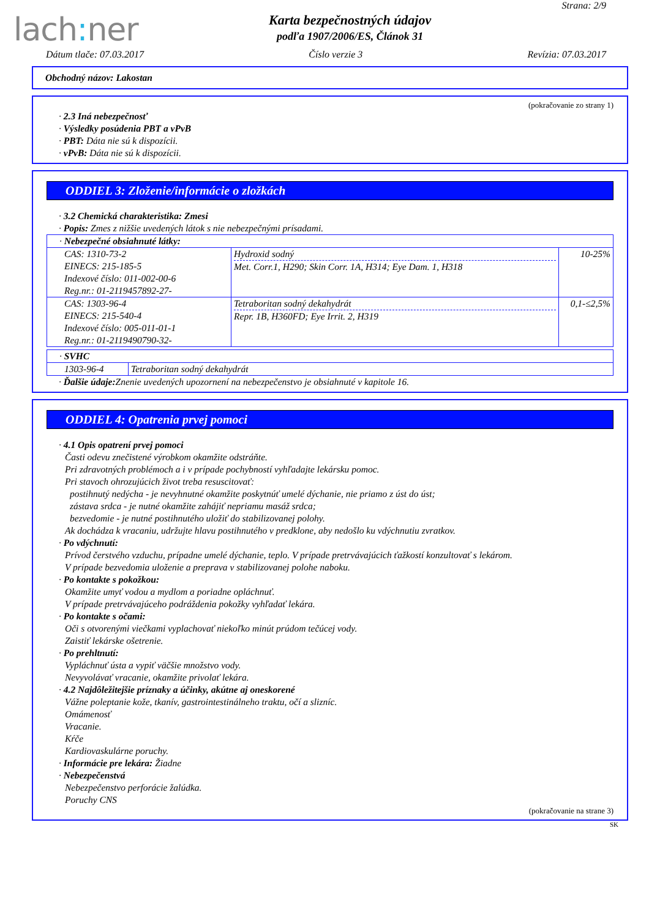lach: ner
Karta bezpečnostných údajov
podľa 1907/2006/ES, Článok 31
Strana: 2/9
Dátum tlače: 07.03.2017 Číslo verzie 3 Revízia: 07.03.2017
Obchodný názov: Lakostan
(pokračovanie zo strany 1)
· 2.3 Iná nebezpečnosť
· Výsledky posúdenia PBT a vPvB
· PBT: Dáta nie sú k dispozícii.
· vPvB: Dáta nie sú k dispozícii.
ODDIEL 3: Zloženie/informácie o zložkách
· 3.2 Chemická charakteristika: Zmesi
· Popis: Zmes z nižšie uvedených látok s nie nebezpečnými prísadami.
| · Nebezpečné obsiahnuté látky: | | |
| CAS: 1310-73-2 EINECS: 215-185-5 Indexové číslo: 011-002-00-6 Reg.nr.: 01-2119457892-27- | Hydroxid sodný Met. Corr.1, H290; Skin Corr. 1A, H314; Eye Dam. 1, H318 | 10-25% |
| CAS: 1303-96-4 EINECS: 215-540-4 Indexové číslo: 005-011-01-1 Reg.nr.: 01-2119490790-32- | Tetraboritan sodný dekahydrát Repr. 1B, H360FD; Eye Irrit. 2, H319 | 0,1-≤2,5% |
| · SVHC | |
| 1303-96-4 | Tetraboritan sodný dekahydrát |
· Ďalšie údaje: Znenie uvedených upozornení na nebezpečenstvo je obsiahnuté v kapitole 16.
ODDIEL 4: Opatrenia prvej pomoci
· 4.1 Opis opatrení prvej pomoci
Časti odevu znečistené výrobkom okamžite odstráňte.
Pri zdravotných problémoch a i v prípade pochybností vyhľadajte lekársku pomoc.
Pri stavoch ohrozujúcich život treba resuscitovať:
postihnutý nedýcha - je nevyhnutné okamžite poskytnúť umelé dýchanie, nie priamo z úst do úst;
zástava srdca - je nutné okamžite zahájiť nepriamu masáž srdca;
bezvedomie - je nutné postihnutého uložiť do stabilizovanej polohy.
Ak dochádza k vracaniu, udržujte hlavu postihnutého v predklone, aby nedošlo ku vdýchnutiu zvratkov.
· Po vdýchnutí:
Prívod čerstvého vzduchu, prípadne umelé dýchanie, teplo. V prípade pretrvávajúcich ťažkostí konzultovať s lekárom.
V prípade bezvedomia uloženie a preprava v stabilizovanej polohe naboku.
· Po kontakte s pokožkou:
Okamžite umyť vodou a mydlom a poriadne opláchnuť.
V prípade pretrvávajúceho podráždenia pokožky vyhľadať lekára.
· Po kontakte s očami:
Oči s otvorenými viečkami vyplachovať niekoľko minút prúdom tečúcej vody.
Zaistiť lekárske ošetrenie.
· Po prehltnutí:
Vypláchnuť ústa a vypiť väčšie množstvo vody.
Nevyvolávať vracanie, okamžite privolať lekára.
· 4.2 Najdôležitejšie príznaky a účinky, akútne aj oneskorené
Vážne poleptanie kože, tkanív, gastrointestinálneho traktu, očí a slizníc.
Omámenosť
Vracanie.
Kŕče
Kardiovaskulárne poruchy.
· Informácie pre lekára: Žiadne
· Nebezpečenstvá
Nebezpečenstvo perforácie žalúdka.
Poruchy CNS
(pokračovanie na strane 3)
SK